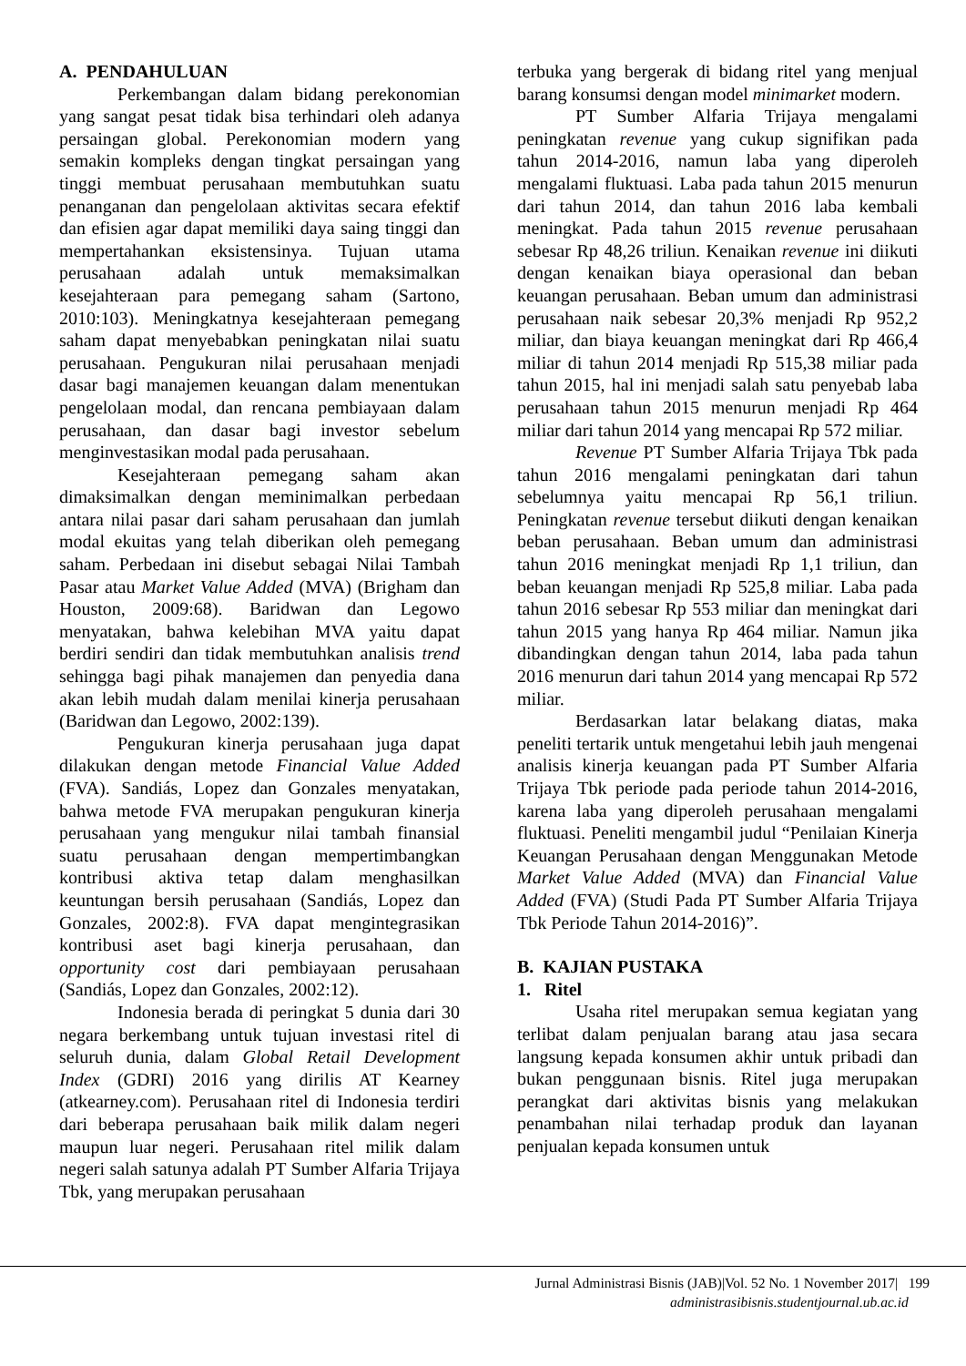A. PENDAHULUAN
Perkembangan dalam bidang perekonomian yang sangat pesat tidak bisa terhindari oleh adanya persaingan global. Perekonomian modern yang semakin kompleks dengan tingkat persaingan yang tinggi membuat perusahaan membutuhkan suatu penanganan dan pengelolaan aktivitas secara efektif dan efisien agar dapat memiliki daya saing tinggi dan mempertahankan eksistensinya. Tujuan utama perusahaan adalah untuk memaksimalkan kesejahteraan para pemegang saham (Sartono, 2010:103). Meningkatnya kesejahteraan pemegang saham dapat menyebabkan peningkatan nilai suatu perusahaan. Pengukuran nilai perusahaan menjadi dasar bagi manajemen keuangan dalam menentukan pengelolaan modal, dan rencana pembiayaan dalam perusahaan, dan dasar bagi investor sebelum menginvestasikan modal pada perusahaan.
Kesejahteraan pemegang saham akan dimaksimalkan dengan meminimalkan perbedaan antara nilai pasar dari saham perusahaan dan jumlah modal ekuitas yang telah diberikan oleh pemegang saham. Perbedaan ini disebut sebagai Nilai Tambah Pasar atau Market Value Added (MVA) (Brigham dan Houston, 2009:68). Baridwan dan Legowo menyatakan, bahwa kelebihan MVA yaitu dapat berdiri sendiri dan tidak membutuhkan analisis trend sehingga bagi pihak manajemen dan penyedia dana akan lebih mudah dalam menilai kinerja perusahaan (Baridwan dan Legowo, 2002:139).
Pengukuran kinerja perusahaan juga dapat dilakukan dengan metode Financial Value Added (FVA). Sandiás, Lopez dan Gonzales menyatakan, bahwa metode FVA merupakan pengukuran kinerja perusahaan yang mengukur nilai tambah finansial suatu perusahaan dengan mempertimbangkan kontribusi aktiva tetap dalam menghasilkan keuntungan bersih perusahaan (Sandiás, Lopez dan Gonzales, 2002:8). FVA dapat mengintegrasikan kontribusi aset bagi kinerja perusahaan, dan opportunity cost dari pembiayaan perusahaan (Sandiás, Lopez dan Gonzales, 2002:12).
Indonesia berada di peringkat 5 dunia dari 30 negara berkembang untuk tujuan investasi ritel di seluruh dunia, dalam Global Retail Development Index (GDRI) 2016 yang dirilis AT Kearney (atkearney.com). Perusahaan ritel di Indonesia terdiri dari beberapa perusahaan baik milik dalam negeri maupun luar negeri. Perusahaan ritel milik dalam negeri salah satunya adalah PT Sumber Alfaria Trijaya Tbk, yang merupakan perusahaan
terbuka yang bergerak di bidang ritel yang menjual barang konsumsi dengan model minimarket modern.
PT Sumber Alfaria Trijaya mengalami peningkatan revenue yang cukup signifikan pada tahun 2014-2016, namun laba yang diperoleh mengalami fluktuasi. Laba pada tahun 2015 menurun dari tahun 2014, dan tahun 2016 laba kembali meningkat. Pada tahun 2015 revenue perusahaan sebesar Rp 48,26 triliun. Kenaikan revenue ini diikuti dengan kenaikan biaya operasional dan beban keuangan perusahaan. Beban umum dan administrasi perusahaan naik sebesar 20,3% menjadi Rp 952,2 miliar, dan biaya keuangan meningkat dari Rp 466,4 miliar di tahun 2014 menjadi Rp 515,38 miliar pada tahun 2015, hal ini menjadi salah satu penyebab laba perusahaan tahun 2015 menurun menjadi Rp 464 miliar dari tahun 2014 yang mencapai Rp 572 miliar.
Revenue PT Sumber Alfaria Trijaya Tbk pada tahun 2016 mengalami peningkatan dari tahun sebelumnya yaitu mencapai Rp 56,1 triliun. Peningkatan revenue tersebut diikuti dengan kenaikan beban perusahaan. Beban umum dan administrasi tahun 2016 meningkat menjadi Rp 1,1 triliun, dan beban keuangan menjadi Rp 525,8 miliar. Laba pada tahun 2016 sebesar Rp 553 miliar dan meningkat dari tahun 2015 yang hanya Rp 464 miliar. Namun jika dibandingkan dengan tahun 2014, laba pada tahun 2016 menurun dari tahun 2014 yang mencapai Rp 572 miliar.
Berdasarkan latar belakang diatas, maka peneliti tertarik untuk mengetahui lebih jauh mengenai analisis kinerja keuangan pada PT Sumber Alfaria Trijaya Tbk periode pada periode tahun 2014-2016, karena laba yang diperoleh perusahaan mengalami fluktuasi. Peneliti mengambil judul “Penilaian Kinerja Keuangan Perusahaan dengan Menggunakan Metode Market Value Added (MVA) dan Financial Value Added (FVA) (Studi Pada PT Sumber Alfaria Trijaya Tbk Periode Tahun 2014-2016)”.
B. KAJIAN PUSTAKA
1. Ritel
Usaha ritel merupakan semua kegiatan yang terlibat dalam penjualan barang atau jasa secara langsung kepada konsumen akhir untuk pribadi dan bukan penggunaan bisnis. Ritel juga merupakan perangkat dari aktivitas bisnis yang melakukan penambahan nilai terhadap produk dan layanan penjualan kepada konsumen untuk
Jurnal Administrasi Bisnis (JAB)|Vol. 52 No. 1 November 2017| 199
administrasibisnis.studentjournal.ub.ac.id